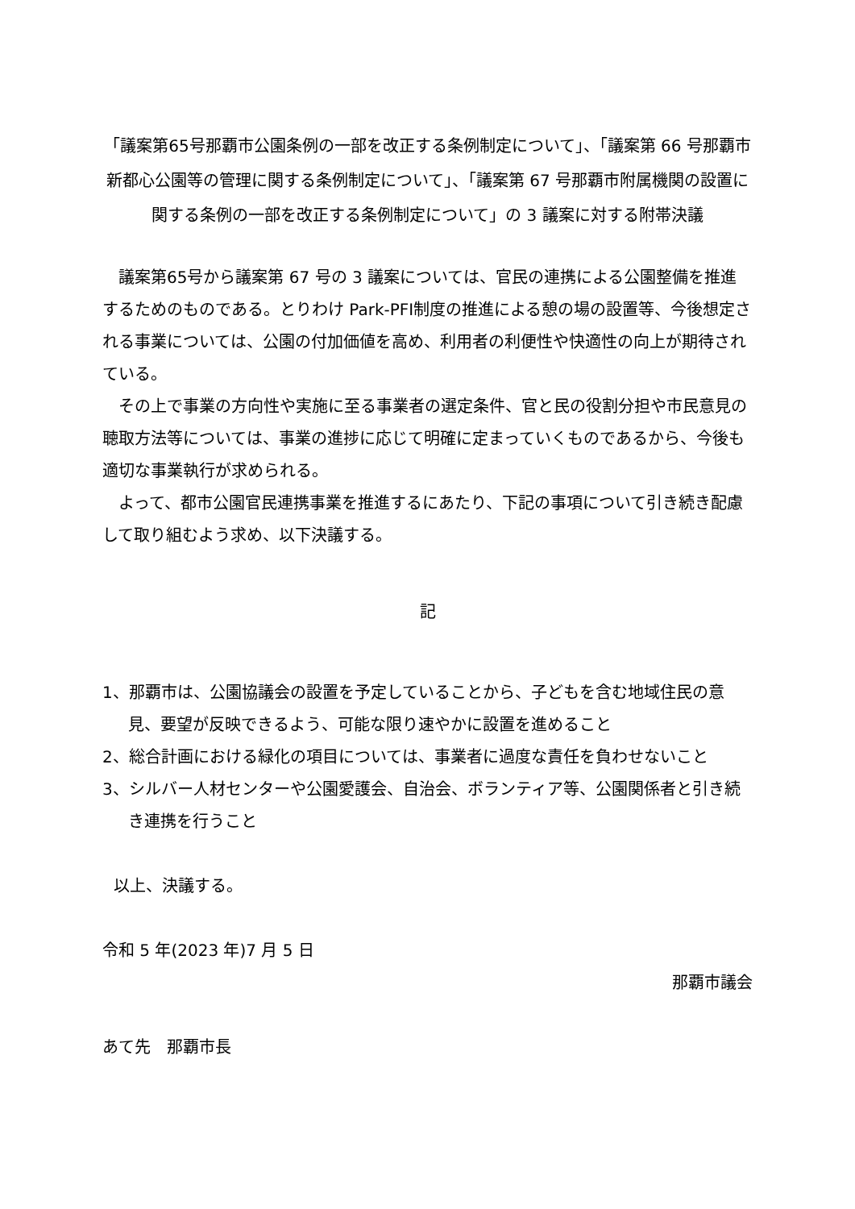「議案第65号那覇市公園条例の一部を改正する条例制定について」、「議案第 66 号那覇市新都心公園等の管理に関する条例制定について」、「議案第 67 号那覇市附属機関の設置に関する条例の一部を改正する条例制定について」の 3 議案に対する附帯決議
議案第65号から議案第 67 号の 3 議案については、官民の連携による公園整備を推進するためのものである。とりわけ Park-PFI制度の推進による憩の場の設置等、今後想定される事業については、公園の付加価値を高め、利用者の利便性や快適性の向上が期待されている。
その上で事業の方向性や実施に至る事業者の選定条件、官と民の役割分担や市民意見の聴取方法等については、事業の進捗に応じて明確に定まっていくものであるから、今後も適切な事業執行が求められる。
よって、都市公園官民連携事業を推進するにあたり、下記の事項について引き続き配慮して取り組むよう求め、以下決議する。
記
1、那覇市は、公園協議会の設置を予定していることから、子どもを含む地域住民の意見、要望が反映できるよう、可能な限り速やかに設置を進めること
2、総合計画における緑化の項目については、事業者に過度な責任を負わせないこと
3、シルバー人材センターや公園愛護会、自治会、ボランティア等、公園関係者と引き続き連携を行うこと
以上、決議する。
令和 5 年(2023 年)7 月 5 日
那覇市議会
あて先　那覇市長